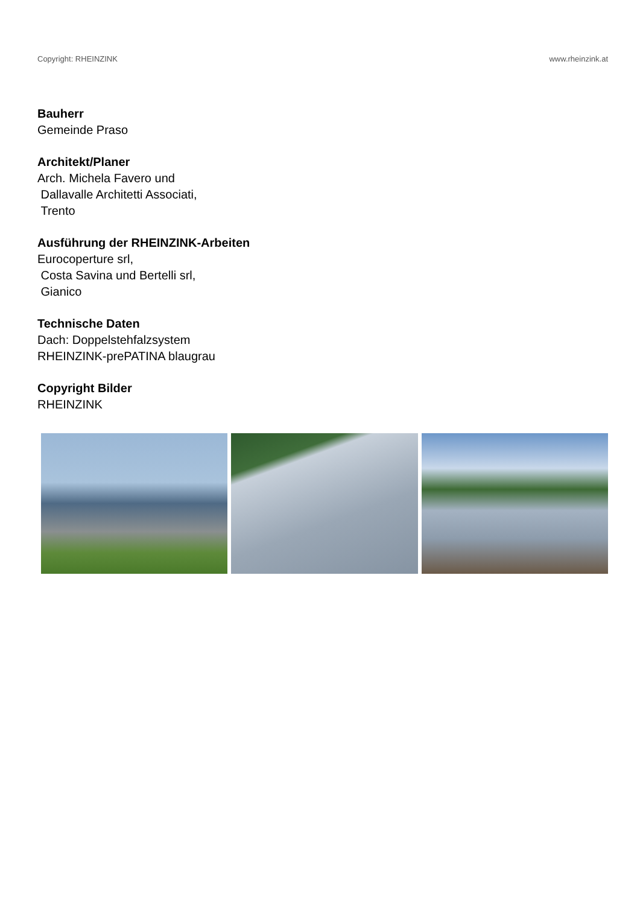Copyright: RHEINZINK www.rheinzink.at
Bauherr
Gemeinde Praso
Architekt/Planer
Arch. Michela Favero und
Dallavalle Architetti Associati,
Trento
Ausführung der RHEINZINK-Arbeiten
Eurocoperture srl,
Costa Savina und Bertelli srl,
Gianico
Technische Daten
Dach: Doppelstehfalzsystem
RHEINZINK-prePATINA blaugrau
Copyright Bilder
RHEINZINK